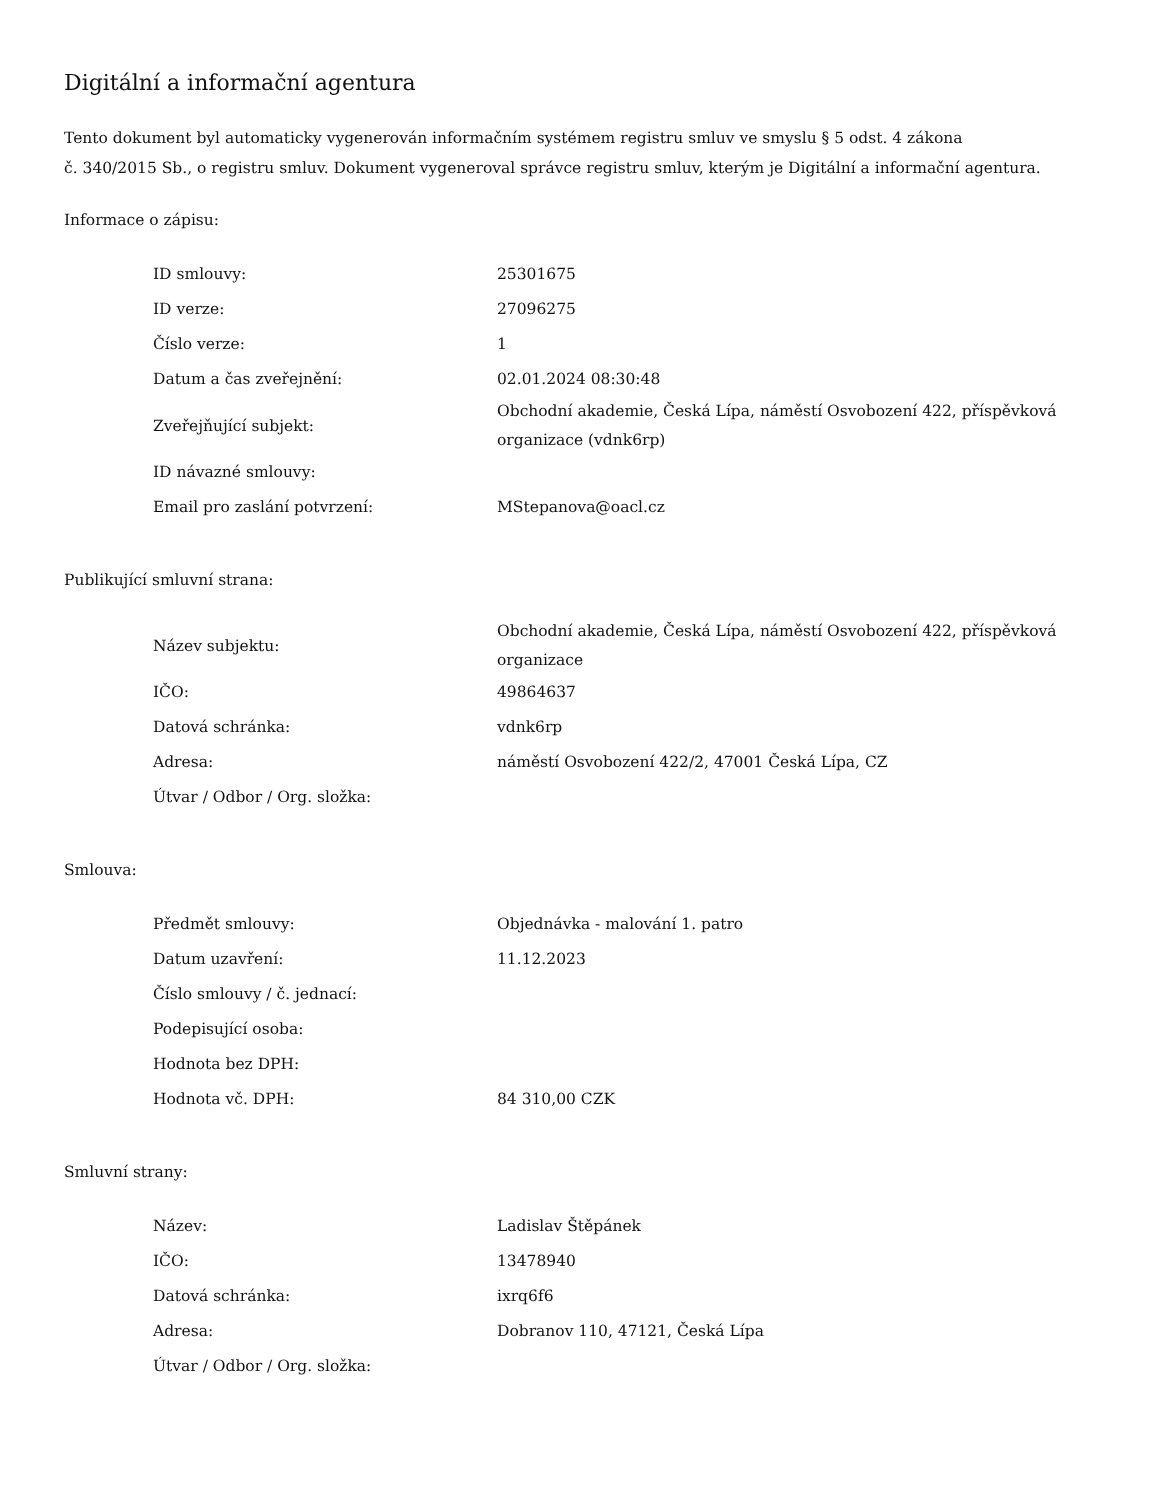Digitální a informační agentura
Tento dokument byl automaticky vygenerován informačním systémem registru smluv ve smyslu § 5 odst. 4 zákona
č. 340/2015 Sb., o registru smluv. Dokument vygeneroval správce registru smluv, kterým je Digitální a informační agentura.
Informace o zápisu:
| ID smlouvy: | 25301675 |
| ID verze: | 27096275 |
| Číslo verze: | 1 |
| Datum a čas zveřejnění: | 02.01.2024 08:30:48 |
| Zveřejňující subjekt: | Obchodní akademie, Česká Lípa, náměstí Osvobození 422, příspěvková organizace (vdnk6rp) |
| ID návazné smlouvy: | |
| Email pro zaslání potvrzení: | MStepanova@oacl.cz |
Publikující smluvní strana:
| Název subjektu: | Obchodní akademie, Česká Lípa, náměstí Osvobození 422, příspěvková organizace |
| IČO: | 49864637 |
| Datová schránka: | vdnk6rp |
| Adresa: | náměstí Osvobození 422/2, 47001 Česká Lípa, CZ |
| Útvar / Odbor / Org. složka: | |
Smlouva:
| Předmět smlouvy: | Objednávka - malování 1. patro |
| Datum uzavření: | 11.12.2023 |
| Číslo smlouvy / č. jednací: | |
| Podepisující osoba: | |
| Hodnota bez DPH: | |
| Hodnota vč. DPH: | 84 310,00 CZK |
Smluvní strany:
| Název: | Ladislav Štěpánek |
| IČO: | 13478940 |
| Datová schránka: | ixrq6f6 |
| Adresa: | Dobranov 110, 47121, Česká Lípa |
| Útvar / Odbor / Org. složka: | |